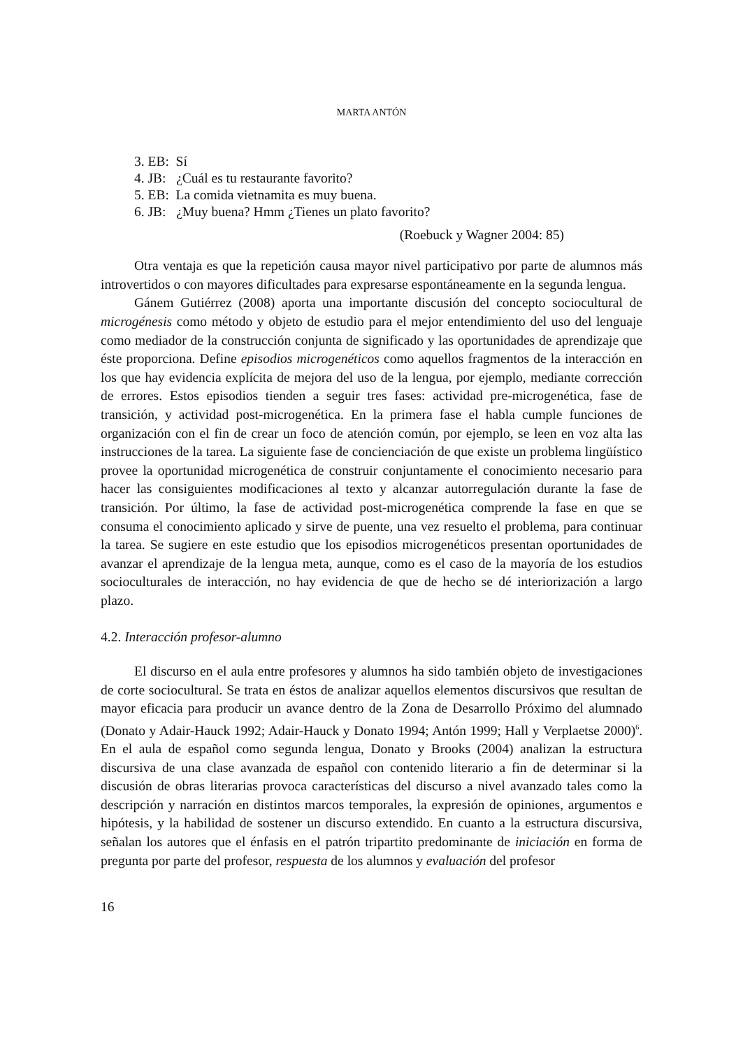MARTA ANTÓN
3. EB: Sí
4. JB: ¿Cuál es tu restaurante favorito?
5. EB: La comida vietnamita es muy buena.
6. JB: ¿Muy buena? Hmm ¿Tienes un plato favorito?
(Roebuck y Wagner 2004: 85)
Otra ventaja es que la repetición causa mayor nivel participativo por parte de alumnos más introvertidos o con mayores dificultades para expresarse espontáneamente en la segunda lengua.
Gánem Gutiérrez (2008) aporta una importante discusión del concepto sociocultural de microgénesis como método y objeto de estudio para el mejor entendimiento del uso del lenguaje como mediador de la construcción conjunta de significado y las oportunidades de aprendizaje que éste proporciona. Define episodios microgenéticos como aquellos fragmentos de la interacción en los que hay evidencia explícita de mejora del uso de la lengua, por ejemplo, mediante corrección de errores. Estos episodios tienden a seguir tres fases: actividad pre-microgenética, fase de transición, y actividad post-microgenética. En la primera fase el habla cumple funciones de organización con el fin de crear un foco de atención común, por ejemplo, se leen en voz alta las instrucciones de la tarea. La siguiente fase de concienciación de que existe un problema lingüístico provee la oportunidad microgenética de construir conjuntamente el conocimiento necesario para hacer las consiguientes modificaciones al texto y alcanzar autorregulación durante la fase de transición. Por último, la fase de actividad post-microgenética comprende la fase en que se consuma el conocimiento aplicado y sirve de puente, una vez resuelto el problema, para continuar la tarea. Se sugiere en este estudio que los episodios microgenéticos presentan oportunidades de avanzar el aprendizaje de la lengua meta, aunque, como es el caso de la mayoría de los estudios socioculturales de interacción, no hay evidencia de que de hecho se dé interiorización a largo plazo.
4.2. Interacción profesor-alumno
El discurso en el aula entre profesores y alumnos ha sido también objeto de investigaciones de corte sociocultural. Se trata en éstos de analizar aquellos elementos discursivos que resultan de mayor eficacia para producir un avance dentro de la Zona de Desarrollo Próximo del alumnado (Donato y Adair-Hauck 1992; Adair-Hauck y Donato 1994; Antón 1999; Hall y Verplaetse 2000)<sup>6</sup>. En el aula de español como segunda lengua, Donato y Brooks (2004) analizan la estructura discursiva de una clase avanzada de español con contenido literario a fin de determinar si la discusión de obras literarias provoca características del discurso a nivel avanzado tales como la descripción y narración en distintos marcos temporales, la expresión de opiniones, argumentos e hipótesis, y la habilidad de sostener un discurso extendido. En cuanto a la estructura discursiva, señalan los autores que el énfasis en el patrón tripartito predominante de iniciación en forma de pregunta por parte del profesor, respuesta de los alumnos y evaluación del profesor
16